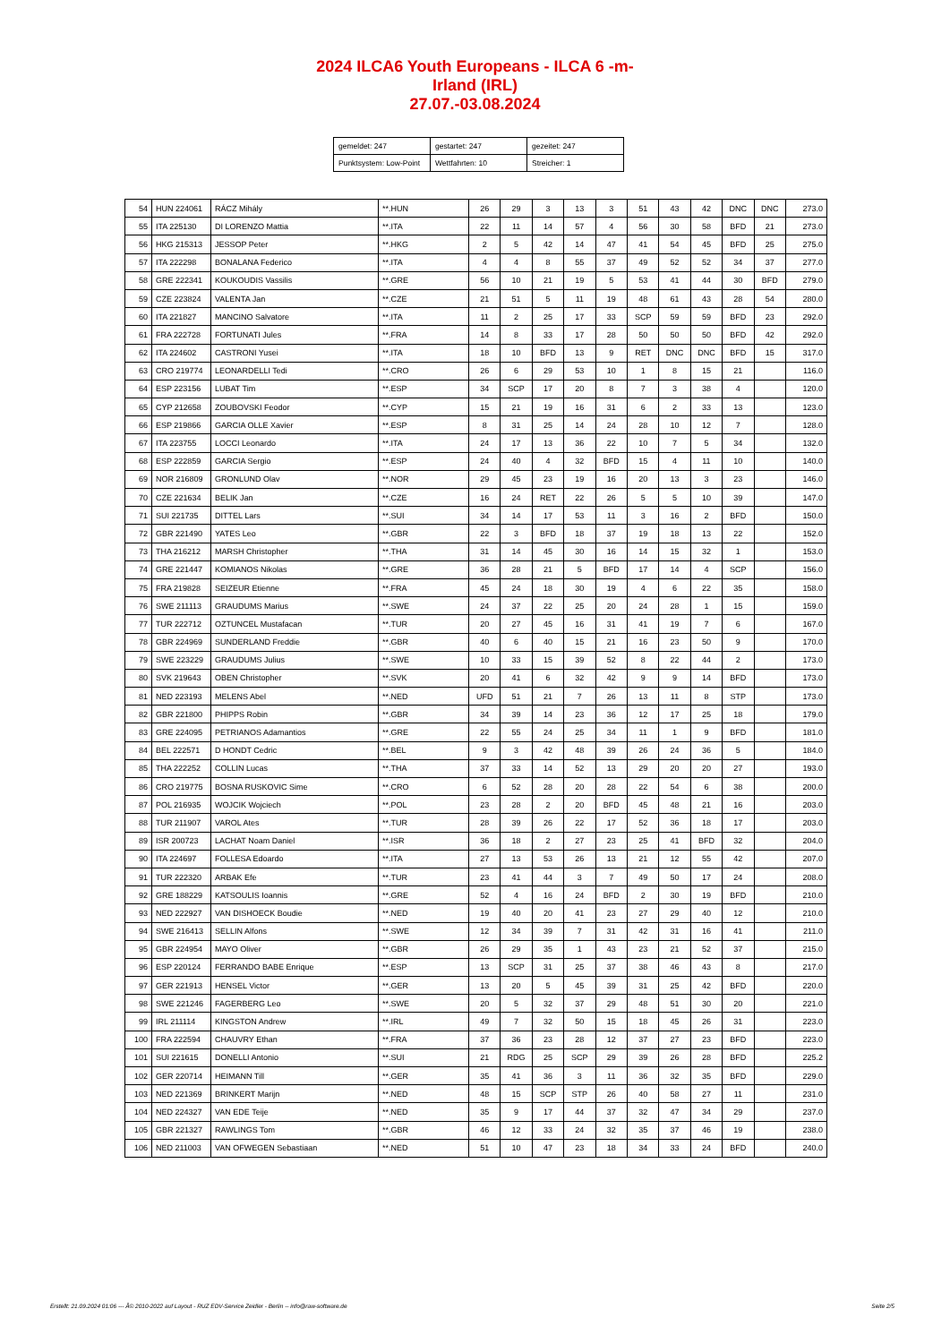2024 ILCA6 Youth Europeans - ILCA 6 -m-
Irland (IRL)
27.07.-03.08.2024
| gemeldet: 247 | gestartet: 247 | gezeitet: 247 |
| Punktsystem: Low-Point | Wettfahrten: 10 | Streicher: 1 |
| 54 | HUN 224061 | RÁCZ Mihály | **.HUN | 26 | 29 | 3 | 13 | 3 | 51 | 43 | 42 | DNC | DNC | 273.0 |
| 55 | ITA 225130 | DI LORENZO Mattia | **.ITA | 22 | 11 | 14 | 57 | 4 | 56 | 30 | 58 | BFD | 21 | 273.0 |
| 56 | HKG 215313 | JESSOP Peter | **.HKG | 2 | 5 | 42 | 14 | 47 | 41 | 54 | 45 | BFD | 25 | 275.0 |
| 57 | ITA 222298 | BONALANA Federico | **.ITA | 4 | 4 | 8 | 55 | 37 | 49 | 52 | 52 | 34 | 37 | 277.0 |
| 58 | GRE 222341 | KOUKOUDIS Vassilis | **.GRE | 56 | 10 | 21 | 19 | 5 | 53 | 41 | 44 | 30 | BFD | 279.0 |
| 59 | CZE 223824 | VALENTA Jan | **.CZE | 21 | 51 | 5 | 11 | 19 | 48 | 61 | 43 | 28 | 54 | 280.0 |
| 60 | ITA 221827 | MANCINO Salvatore | **.ITA | 11 | 2 | 25 | 17 | 33 | SCP | 59 | 59 | BFD | 23 | 292.0 |
| 61 | FRA 222728 | FORTUNATI Jules | **.FRA | 14 | 8 | 33 | 17 | 28 | 50 | 50 | 50 | BFD | 42 | 292.0 |
| 62 | ITA 224602 | CASTRONI Yusei | **.ITA | 18 | 10 | BFD | 13 | 9 | RET | DNC | DNC | BFD | 15 | 317.0 |
| 63 | CRO 219774 | LEONARDELLI Tedi | **.CRO | 26 | 6 | 29 | 53 | 10 | 1 | 8 | 15 | 21 | | 116.0 |
| 64 | ESP 223156 | LUBAT Tim | **.ESP | 34 | SCP | 17 | 20 | 8 | 7 | 3 | 38 | 4 | | 120.0 |
| 65 | CYP 212658 | ZOUBOVSKI Feodor | **.CYP | 15 | 21 | 19 | 16 | 31 | 6 | 2 | 33 | 13 | | 123.0 |
| 66 | ESP 219866 | GARCIA OLLE Xavier | **.ESP | 8 | 31 | 25 | 14 | 24 | 28 | 10 | 12 | 7 | | 128.0 |
| 67 | ITA 223755 | LOCCI Leonardo | **.ITA | 24 | 17 | 13 | 36 | 22 | 10 | 7 | 5 | 34 | | 132.0 |
| 68 | ESP 222859 | GARCIA Sergio | **.ESP | 24 | 40 | 4 | 32 | BFD | 15 | 4 | 11 | 10 | | 140.0 |
| 69 | NOR 216809 | GRONLUND Olav | **.NOR | 29 | 45 | 23 | 19 | 16 | 20 | 13 | 3 | 23 | | 146.0 |
| 70 | CZE 221634 | BELIK Jan | **.CZE | 16 | 24 | RET | 22 | 26 | 5 | 5 | 10 | 39 | | 147.0 |
| 71 | SUI 221735 | DITTEL Lars | **.SUI | 34 | 14 | 17 | 53 | 11 | 3 | 16 | 2 | BFD | | 150.0 |
| 72 | GBR 221490 | YATES Leo | **.GBR | 22 | 3 | BFD | 18 | 37 | 19 | 18 | 13 | 22 | | 152.0 |
| 73 | THA 216212 | MARSH Christopher | **.THA | 31 | 14 | 45 | 30 | 16 | 14 | 15 | 32 | 1 | | 153.0 |
| 74 | GRE 221447 | KOMIANOS Nikolas | **.GRE | 36 | 28 | 21 | 5 | BFD | 17 | 14 | 4 | SCP | | 156.0 |
| 75 | FRA 219828 | SEIZEUR Etienne | **.FRA | 45 | 24 | 18 | 30 | 19 | 4 | 6 | 22 | 35 | | 158.0 |
| 76 | SWE 211113 | GRAUDUMS Marius | **.SWE | 24 | 37 | 22 | 25 | 20 | 24 | 28 | 1 | 15 | | 159.0 |
| 77 | TUR 222712 | OZTUNCEL Mustafacan | **.TUR | 20 | 27 | 45 | 16 | 31 | 41 | 19 | 7 | 6 | | 167.0 |
| 78 | GBR 224969 | SUNDERLAND Freddie | **.GBR | 40 | 6 | 40 | 15 | 21 | 16 | 23 | 50 | 9 | | 170.0 |
| 79 | SWE 223229 | GRAUDUMS Julius | **.SWE | 10 | 33 | 15 | 39 | 52 | 8 | 22 | 44 | 2 | | 173.0 |
| 80 | SVK 219643 | OBEN Christopher | **.SVK | 20 | 41 | 6 | 32 | 42 | 9 | 9 | 14 | BFD | | 173.0 |
| 81 | NED 223193 | MELENS Abel | **.NED | UFD | 51 | 21 | 7 | 26 | 13 | 11 | 8 | STP | | 173.0 |
| 82 | GBR 221800 | PHIPPS Robin | **.GBR | 34 | 39 | 14 | 23 | 36 | 12 | 17 | 25 | 18 | | 179.0 |
| 83 | GRE 224095 | PETRIANOS Adamantios | **.GRE | 22 | 55 | 24 | 25 | 34 | 11 | 1 | 9 | BFD | | 181.0 |
| 84 | BEL 222571 | D HONDT Cedric | **.BEL | 9 | 3 | 42 | 48 | 39 | 26 | 24 | 36 | 5 | | 184.0 |
| 85 | THA 222252 | COLLIN Lucas | **.THA | 37 | 33 | 14 | 52 | 13 | 29 | 20 | 20 | 27 | | 193.0 |
| 86 | CRO 219775 | BOSNA RUSKOVIC Sime | **.CRO | 6 | 52 | 28 | 20 | 28 | 22 | 54 | 6 | 38 | | 200.0 |
| 87 | POL 216935 | WOJCIK Wojciech | **.POL | 23 | 28 | 2 | 20 | BFD | 45 | 48 | 21 | 16 | | 203.0 |
| 88 | TUR 211907 | VAROL Ates | **.TUR | 28 | 39 | 26 | 22 | 17 | 52 | 36 | 18 | 17 | | 203.0 |
| 89 | ISR 200723 | LACHAT Noam Daniel | **.ISR | 36 | 18 | 2 | 27 | 23 | 25 | 41 | BFD | 32 | | 204.0 |
| 90 | ITA 224697 | FOLLESA Edoardo | **.ITA | 27 | 13 | 53 | 26 | 13 | 21 | 12 | 55 | 42 | | 207.0 |
| 91 | TUR 222320 | ARBAK Efe | **.TUR | 23 | 41 | 44 | 3 | 7 | 49 | 50 | 17 | 24 | | 208.0 |
| 92 | GRE 188229 | KATSOULIS Ioannis | **.GRE | 52 | 4 | 16 | 24 | BFD | 2 | 30 | 19 | BFD | | 210.0 |
| 93 | NED 222927 | VAN DISHOECK Boudie | **.NED | 19 | 40 | 20 | 41 | 23 | 27 | 29 | 40 | 12 | | 210.0 |
| 94 | SWE 216413 | SELLIN Alfons | **.SWE | 12 | 34 | 39 | 7 | 31 | 42 | 31 | 16 | 41 | | 211.0 |
| 95 | GBR 224954 | MAYO Oliver | **.GBR | 26 | 29 | 35 | 1 | 43 | 23 | 21 | 52 | 37 | | 215.0 |
| 96 | ESP 220124 | FERRANDO BABE Enrique | **.ESP | 13 | SCP | 31 | 25 | 37 | 38 | 46 | 43 | 8 | | 217.0 |
| 97 | GER 221913 | HENSEL Victor | **.GER | 13 | 20 | 5 | 45 | 39 | 31 | 25 | 42 | BFD | | 220.0 |
| 98 | SWE 221246 | FAGERBERG Leo | **.SWE | 20 | 5 | 32 | 37 | 29 | 48 | 51 | 30 | 20 | | 221.0 |
| 99 | IRL 211114 | KINGSTON Andrew | **.IRL | 49 | 7 | 32 | 50 | 15 | 18 | 45 | 26 | 31 | | 223.0 |
| 100 | FRA 222594 | CHAUVRY Ethan | **.FRA | 37 | 36 | 23 | 28 | 12 | 37 | 27 | 23 | BFD | | 223.0 |
| 101 | SUI 221615 | DONELLI Antonio | **.SUI | 21 | RDG | 25 | SCP | 29 | 39 | 26 | 28 | BFD | | 225.2 |
| 102 | GER 220714 | HEIMANN Till | **.GER | 35 | 41 | 36 | 3 | 11 | 36 | 32 | 35 | BFD | | 229.0 |
| 103 | NED 221369 | BRINKERT Marijn | **.NED | 48 | 15 | SCP | STP | 26 | 40 | 58 | 27 | 11 | | 231.0 |
| 104 | NED 224327 | VAN EDE Teije | **.NED | 35 | 9 | 17 | 44 | 37 | 32 | 47 | 34 | 29 | | 237.0 |
| 105 | GBR 221327 | RAWLINGS Tom | **.GBR | 46 | 12 | 33 | 24 | 32 | 35 | 37 | 46 | 19 | | 238.0 |
| 106 | NED 211003 | VAN OFWEGEN Sebastiaan | **.NED | 51 | 10 | 47 | 23 | 18 | 34 | 33 | 24 | BFD | | 240.0 |
Erstellt: 21.09.2024 01:06 --- Â© 2010-2022 auf Layout - RUZ EDV-Service Zeidler - Berlin -- info@raw-software.de Seite 2/5